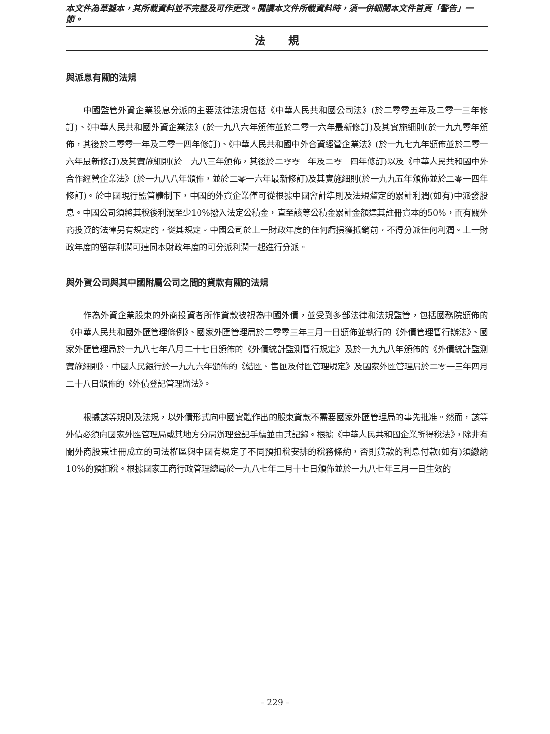本文件為草擬本，其所載資料並不完整及可作更改。閱讀本文件所載資料時，須一併細閱本文件首頁「警告」一節。
法 規
與派息有關的法規
中國監管外資企業股息分派的主要法律法規包括《中華人民共和國公司法》(於二零零五年及二零一三年修訂)、《中華人民共和國外資企業法》(於一九八六年頒佈並於二零一六年最新修訂)及其實施細則(於一九九零年頒佈，其後於二零零一年及二零一四年修訂)、《中華人民共和國中外合資經營企業法》(於一九七九年頒佈並於二零一六年最新修訂)及其實施細則(於一九八三年頒佈，其後於二零零一年及二零一四年修訂)以及《中華人民共和國中外合作經營企業法》(於一九八八年頒佈，並於二零一六年最新修訂)及其實施細則(於一九九五年頒佈並於二零一四年修訂)。於中國現行監管體制下，中國的外資企業僅可從根據中國會計準則及法規釐定的累計利潤(如有)中派發股息。中國公司須將其稅後利潤至少10%撥入法定公積金，直至該等公積金累計金額達其註冊資本的50%，而有關外商投資的法律另有規定的，從其規定。中國公司於上一財政年度的任何虧損獲抵銷前，不得分派任何利潤。上一財政年度的留存利潤可連同本財政年度的可分派利潤一起進行分派。
與外資公司與其中國附屬公司之間的貸款有關的法規
作為外資企業股東的外商投資者所作貸款被視為中國外債，並受到多部法律和法規監管，包括國務院頒佈的《中華人民共和國外匯管理條例》、國家外匯管理局於二零零三年三月一日頒佈並執行的《外債管理暫行辦法》、國家外匯管理局於一九八七年八月二十七日頒佈的《外債統計監測暫行規定》及於一九九八年頒佈的《外債統計監測實施細則》、中國人民銀行於一九九六年頒佈的《結匯、售匯及付匯管理規定》及國家外匯管理局於二零一三年四月二十八日頒佈的《外債登記管理辦法》。
根據該等規則及法規，以外債形式向中國實體作出的股東貸款不需要國家外匯管理局的事先批准。然而，該等外債必須向國家外匯管理局或其地方分局辦理登記手續並由其記錄。根據《中華人民共和國企業所得稅法》，除非有關外商股東註冊成立的司法權區與中國有規定了不同預扣稅安排的稅務條約，否則貸款的利息付款(如有)須繳納10%的預扣稅。根據國家工商行政管理總局於一九八七年二月十七日頒佈並於一九八七年三月一日生效的
– 229 –